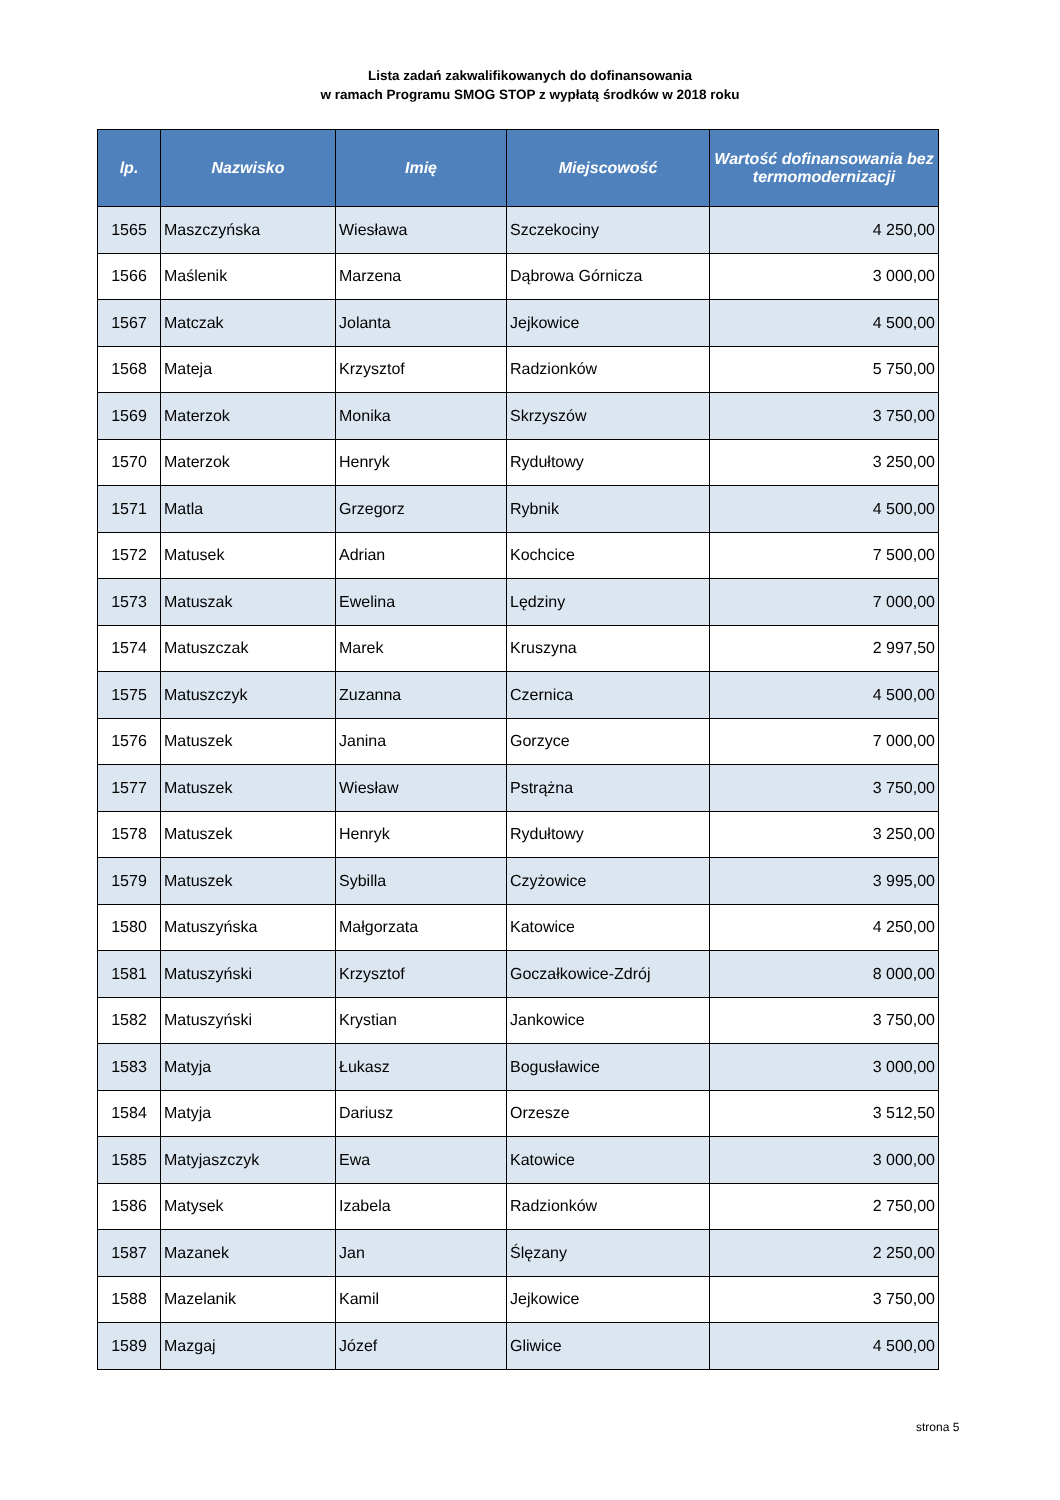Lista zadań zakwalifikowanych do dofinansowania
w ramach Programu SMOG STOP z wypłatą środków w 2018 roku
| lp. | Nazwisko | Imię | Miejscowość | Wartość dofinansowania bez termomodernizacji |
| --- | --- | --- | --- | --- |
| 1565 | Maszczyńska | Wiesława | Szczekociny | 4 250,00 |
| 1566 | Maślenik | Marzena | Dąbrowa Górnicza | 3 000,00 |
| 1567 | Matczak | Jolanta | Jejkowice | 4 500,00 |
| 1568 | Mateja | Krzysztof | Radzionków | 5 750,00 |
| 1569 | Materzok | Monika | Skrzyszów | 3 750,00 |
| 1570 | Materzok | Henryk | Rydułtowy | 3 250,00 |
| 1571 | Matla | Grzegorz | Rybnik | 4 500,00 |
| 1572 | Matusek | Adrian | Kochcice | 7 500,00 |
| 1573 | Matuszak | Ewelina | Lędziny | 7 000,00 |
| 1574 | Matuszczak | Marek | Kruszyna | 2 997,50 |
| 1575 | Matuszczyk | Zuzanna | Czernica | 4 500,00 |
| 1576 | Matuszek | Janina | Gorzyce | 7 000,00 |
| 1577 | Matuszek | Wiesław | Pstrążna | 3 750,00 |
| 1578 | Matuszek | Henryk | Rydułtowy | 3 250,00 |
| 1579 | Matuszek | Sybilla | Czyżowice | 3 995,00 |
| 1580 | Matuszyńska | Małgorzata | Katowice | 4 250,00 |
| 1581 | Matuszyński | Krzysztof | Goczałkowice-Zdrój | 8 000,00 |
| 1582 | Matuszyński | Krystian | Jankowice | 3 750,00 |
| 1583 | Matyja | Łukasz | Bogusławice | 3 000,00 |
| 1584 | Matyja | Dariusz | Orzesze | 3 512,50 |
| 1585 | Matyjaszczyk | Ewa | Katowice | 3 000,00 |
| 1586 | Matysek | Izabela | Radzionków | 2 750,00 |
| 1587 | Mazanek | Jan | Ślęzany | 2 250,00 |
| 1588 | Mazelanik | Kamil | Jejkowice | 3 750,00 |
| 1589 | Mazgaj | Józef | Gliwice | 4 500,00 |
strona 5